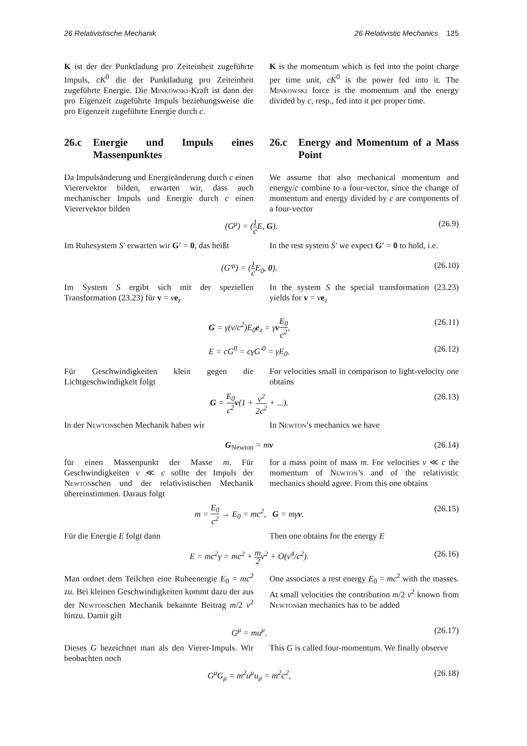26 Relativistische Mechanik 26 Relativistic Mechanics 125
K ist der der Punktladung pro Zeiteinheit zugeführte Impuls, cK<sup>0</sup> die der Punktladung pro Zeiteinheit zugeführte Energie. Die Minkowski-Kraft ist dann der pro Eigenzeit zugeführte Impuls beziehungsweise die pro Eigenzeit zugeführte Energie durch c.
K is the momentum which is fed into the point charge per time unit, cK<sup>0</sup> is the power fed into it. The Minkowski force is the momentum and the energy divided by c, resp., fed into it per proper time.
26.c Energie und Impuls eines Massenpunktes
26.c Energy and Momentum of a Mass Point
Da Impulsänderung und Energieänderung durch c einen Vierervektor bilden, erwarten wir, dass auch mechanischer Impuls und Energie durch c einen Vierervektor bilden
We assume that also mechanical momentum and energy/c combine to a four-vector, since the change of momentum and energy divided by c are components of a four-vector
(G<sup>μ</sup>) = (1 c E, G). (26.9)
Im Ruhesystem S′ erwarten wir G′ = 0, das heißt
In the rest system S′ we expect G′ = 0 to hold, i.e.
(G′<sup>μ</sup>) = (1 c E<sub>0</sub>, 0). (26.10)
Im System S ergibt sich mit der speziellen Transformation (23.23) für v = ve<sub>z</sub>
In the system S the special transformation (23.23) yields for v = ve<sub>z</sub>
G = γ(v/c<sup>2</sup>)E<sub>0</sub>e<sub>z</sub> = γvE<sub>0</sub> c<sup>2</sup>, (26.11)
E = cG<sup>0</sup> = cγG′<sup>0</sup> = γE<sub>0</sub>. (26.12)
Für Geschwindigkeiten klein gegen die Lichtgeschwindigkeit folgt
For velocities small in comparison to light-velocity one obtains
G = E<sub>0</sub> c<sup>2</sup> v(1 + v<sup>2</sup> 2c<sup>2</sup> + ...). (26.13)
In der Newtonschen Mechanik haben wir In Newton’s mechanics we have
G<sub>Newton</sub> = mv (26.14)
für einen Massenpunkt der Masse m. Für Geschwindigkeiten v ≪ c sollte der Impuls der Newtonschen und der relativistischen Mechanik übereinstimmen. Daraus folgt
for a mass point of mass m. For velocities v ≪ c the momentum of Newton’s and of the relativistic mechanics should agree. From this one obtains
m = E<sub>0</sub> c<sup>2</sup> → E<sub>0</sub> = mc<sup>2</sup>, G = mγv. (26.15)
Für die Energie E folgt dann Then one obtains for the energy E
E = mc<sup>2</sup>γ = mc<sup>2</sup> + m 2v<sup>2</sup> + O(v<sup>4</sup>/c<sup>2</sup>). (26.16)
Man ordnet dem Teilchen eine Ruheenergie E<sub>0</sub> = mc<sup>2</sup> zu. Bei kleinen Geschwindigkeiten kommt dazu der aus der Newtonschen Mechanik bekannte Beitrag m/2 v<sup>2</sup> hinzu. Damit gilt
One associates a rest energy E<sub>0</sub> = mc<sup>2</sup> with the masses. At small velocities the contribution m/2 v<sup>2</sup> known from Newtonian mechanics has to be added
G<sup>μ</sup> = mu<sup>μ</sup>. (26.17)
Dieses G bezeichnet man als den Vierer-Impuls. Wir beobachten noch
This G is called four-momentum. We finally observe
G<sup>μ</sup>G<sub>μ</sub> = m<sup>2</sup>u<sup>μ</sup>u<sub>μ</sub> = m<sup>2</sup>c<sup>2</sup>, (26.18)